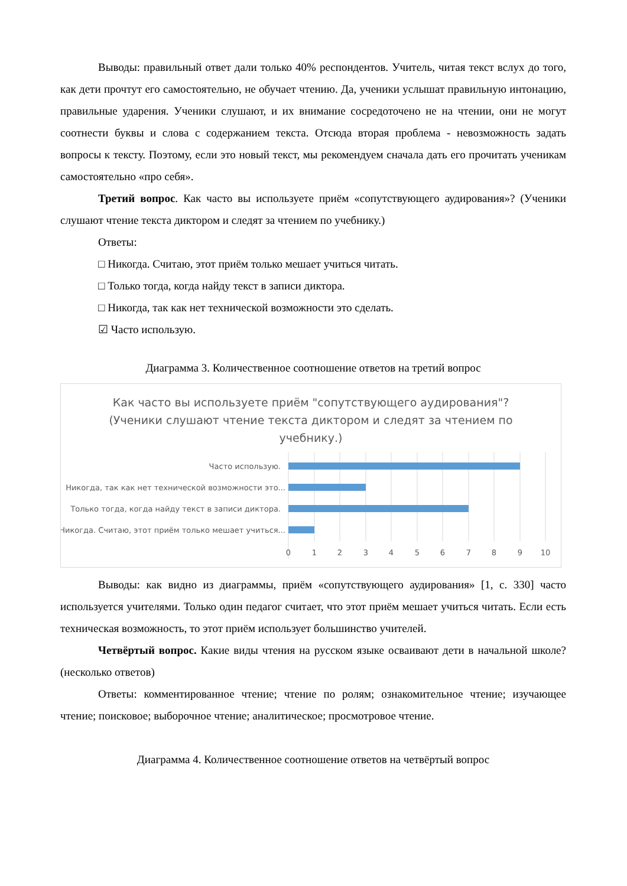Выводы: правильный ответ дали только 40% респондентов. Учитель, читая текст вслух до того, как дети прочтут его самостоятельно, не обучает чтению. Да, ученики услышат правильную интонацию, правильные ударения. Ученики слушают, и их внимание сосредоточено не на чтении, они не могут соотнести буквы и слова с содержанием текста. Отсюда вторая проблема - невозможность задать вопросы к тексту. Поэтому, если это новый текст, мы рекомендуем сначала дать его прочитать ученикам самостоятельно «про себя».
Третий вопрос. Как часто вы используете приём «сопутствующего аудирования»? (Ученики слушают чтение текста диктором и следят за чтением по учебнику.)
Ответы:
□ Никогда. Считаю, этот приём только мешает учиться читать.
□ Только тогда, когда найду текст в записи диктора.
□ Никогда, так как нет технической возможности это сделать.
☑ Часто использую.
Диаграмма 3. Количественное соотношение ответов на третий вопрос
Как часто вы используете приём "сопутствующего аудирования"? (Ученики слушают чтение текста диктором и следят за чтением по учебнику.)
Часто использую.
Никогда, так как нет технической возможности это...
Только тогда, когда найду текст в записи диктора.
Никогда. Считаю, этот приём только мешает учиться...
0
1
2
3
4
5
6
7
8
9
10
Выводы: как видно из диаграммы, приём «сопутствующего аудирования» [1, с. 330] часто используется учителями. Только один педагог считает, что этот приём мешает учиться читать. Если есть техническая возможность, то этот приём использует большинство учителей.
Четвёртый вопрос. Какие виды чтения на русском языке осваивают дети в начальной школе? (несколько ответов)
Ответы: комментированное чтение; чтение по ролям; ознакомительное чтение; изучающее чтение; поисковое; выборочное чтение; аналитическое; просмотровое чтение.
Диаграмма 4. Количественное соотношение ответов на четвёртый вопрос